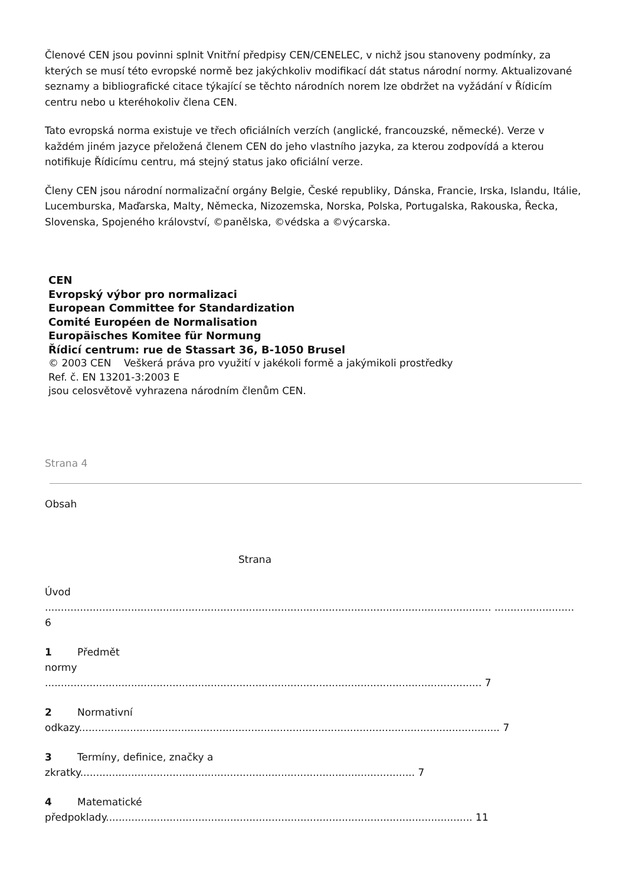Členové CEN jsou povinni splnit Vnitřní předpisy CEN/CENELEC, v nichž jsou stanoveny podmínky, za kterých se musí této evropské normě bez jakýchkoliv modifikací dát status národní normy. Aktualizované seznamy a bibliografické citace týkající se těchto národních norem lze obdržet na vyžádání v Řídicím centru nebo u kteréhokoliv člena CEN.
Tato evropská norma existuje ve třech oficiálních verzích (anglické, francouzské, německé). Verze v každém jiném jazyce přeložená členem CEN do jeho vlastního jazyka, za kterou zodpovídá a kterou notifikuje Řídicímu centru, má stejný status jako oficiální verze.
Členy CEN jsou národní normalizační orgány Belgie, České republiky, Dánska, Francie, Irska, Islandu, Itálie, Lucemburska, Maďarska, Malty, Německa, Nizozemska, Norska, Polska, Portugalska, Rakouska, Řecka, Slovenska, Spojeného království, ©panělska, ©védska a ©výcarska.
CEN
Evropský výbor pro normalizaci
European Committee for Standardization
Comité Européen de Normalisation
Europäisches Komitee für Normung
Řídicí centrum: rue de Stassart 36, B-1050 Brusel
© 2003 CEN Veškerá práva pro využití v jakékoli formě a jakýmikoli prostředky
Ref. č. EN 13201-3:2003 E
jsou celosvětově vyhrazena národním členům CEN.
Strana 4
Obsah
Strana
Úvod
............................................................................................................................................ ......................... 6
1 Předmět
normy
......................................................................................................................................... 7
2 Normativní
odkazy.................................................................................................................................... 7
3 Termíny, definice, značky a
zkratky......................................................................................................... 7
4 Matematické
předpoklady................................................................................................................... 11